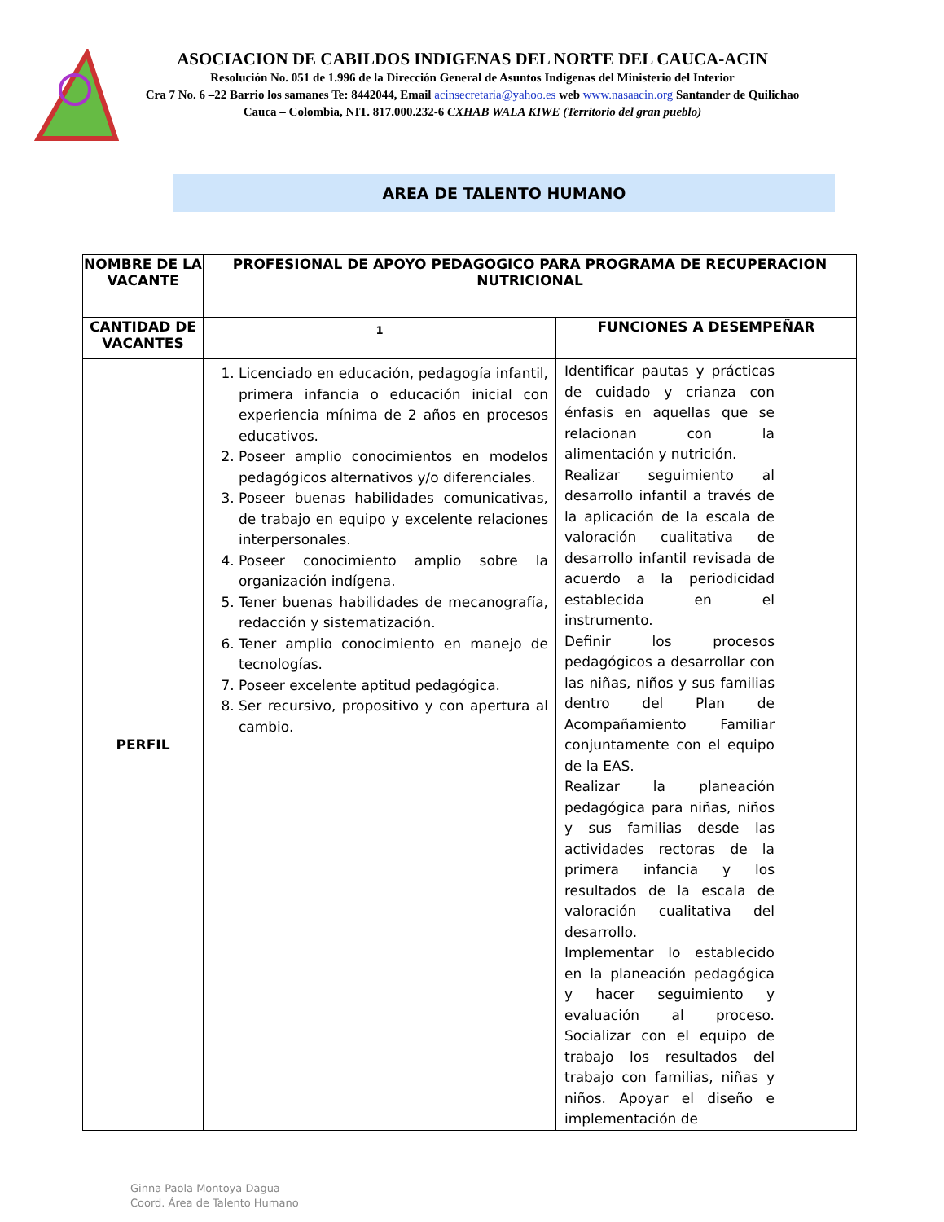ASOCIACION DE CABILDOS INDIGENAS DEL NORTE DEL CAUCA-ACIN
Resolución No. 051 de 1.996 de la Dirección General de Asuntos Indígenas del Ministerio del Interior
Cra 7 No. 6 –22 Barrio los samanes Te: 8442044, Email acinsecretaria@yahoo.es web www.nasaacin.org Santander de Quilichao Cauca – Colombia, NIT. 817.000.232-6 CXHAB WALA KIWE (Territorio del gran pueblo)
AREA DE TALENTO HUMANO
| NOMBRE DE LA VACANTE | PROFESIONAL DE APOYO PEDAGOGICO PARA PROGRAMA DE RECUPERACION NUTRICIONAL | |
| CANTIDAD DE VACANTES | 1 | FUNCIONES A DESEMPEÑAR |
| PERFIL | 1. Licenciado en educación, pedagogía infantil, primera infancia o educación inicial con experiencia mínima de 2 años en procesos educativos. 2. Poseer amplio conocimientos en modelos pedagógicos alternativos y/o diferenciales. 3. Poseer buenas habilidades comunicativas, de trabajo en equipo y excelente relaciones interpersonales. 4. Poseer conocimiento amplio sobre la organización indígena. 5. Tener buenas habilidades de mecanografía, redacción y sistematización. 6. Tener amplio conocimiento en manejo de tecnologías. 7. Poseer excelente aptitud pedagógica. 8. Ser recursivo, propositivo y con apertura al cambio. | Identificar pautas y prácticas de cuidado y crianza con énfasis en aquellas que se relacionan con la alimentación y nutrición. Realizar seguimiento al desarrollo infantil a través de la aplicación de la escala de valoración cualitativa de desarrollo infantil revisada de acuerdo a la periodicidad establecida en el instrumento. Definir los procesos pedagógicos a desarrollar con las niñas, niños y sus familias dentro del Plan de Acompañamiento Familiar conjuntamente con el equipo de la EAS. Realizar la planeación pedagógica para niñas, niños y sus familias desde las actividades rectoras de la primera infancia y los resultados de la escala de valoración cualitativa del desarrollo. Implementar lo establecido en la planeación pedagógica y hacer seguimiento y evaluación al proceso. Socializar con el equipo de trabajo los resultados del trabajo con familias, niñas y niños. Apoyar el diseño e implementación de |
Ginna Paola Montoya Dagua
Coord. Área de Talento Humano